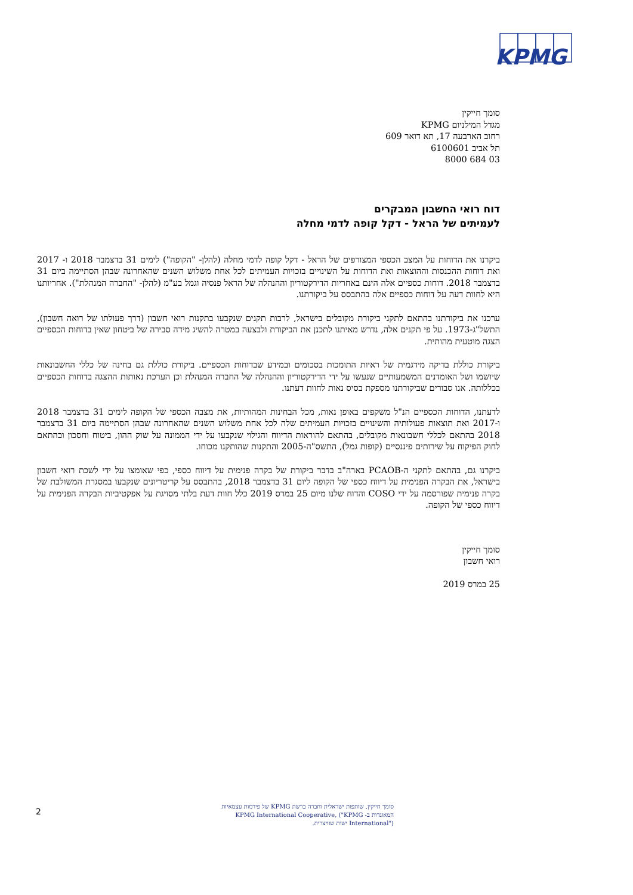KPMG
סומך חייקין
מגדל המילניום KPMG
רחוב הארבעה 17, תא דואר 609
תל אביב 6100601
03 684 8000
דוח רואי החשבון המבקרים
לעמיתים של הראל - דקל קופה לדמי מחלה
ביקרנו את הדוחות על המצב הכספי המצורפים של הראל - דקל קופה לדמי מחלה (להלן- "הקופה") לימים 31 בדצמבר 2018 ו- 2017 ואת דוחות ההכנסות וההוצאות ואת הדוחות על השינויים בזכויות העמיתים לכל אחת משלוש השנים שהאחרונה שבהן הסתיימה ביום 31 בדצמבר 2018. דוחות כספיים אלה הינם באחריות הדירקטוריון וההנהלה של הראל פנסיה וגמל בע"מ (להלן- "החברה המנהלת"). אחריותנו היא לחוות דעה על דוחות כספיים אלה בהתבסס על ביקורתנו.
ערכנו את ביקורתנו בהתאם לתקני ביקורת מקובלים בישראל, לרבות תקנים שנקבעו בתקנות רואי חשבון (דרך פעולתו של רואה חשבון), התשל"ג-1973. על פי תקנים אלה, נדרש מאיתנו לתכנן את הביקורת ולבצעה במטרה להשיג מידה סבירה של ביטחון שאין בדוחות הכספיים הצגה מוטעית מהותית.
ביקורת כוללת בדיקה מידגמית של ראיות התומכות בסכומים ובמידע שבדוחות הכספיים. ביקורת כוללת גם בחינה של כללי החשבונאות שיושמו ושל האומדנים המשמעותיים שנעשו על ידי הדירקטוריון וההנהלה של החברה המנהלת וכן הערכת נאותות ההצגה בדוחות הכספיים בכללותה. אנו סבורים שביקורתנו מספקת בסיס נאות לחוות דעתנו.
לדעתנו, הדוחות הכספיים הנ"ל משקפים באופן נאות, מכל הבחינות המהותיות, את מצבה הכספי של הקופה לימים 31 בדצמבר 2018 ו-2017 ואת תוצאות פעולותיה והשינויים בזכויות העמיתים שלה לכל אחת משלוש השנים שהאחרונה שבהן הסתיימה ביום 31 בדצמבר 2018 בהתאם לכללי חשבונאות מקובלים, בהתאם להוראות הדיווח והגילוי שנקבעו על ידי הממונה על שוק ההון, ביטוח וחסכון ובהתאם לחוק הפיקוח על שירותים פיננסיים (קופות גמל), התשס"ה-2005 והתקנות שהותקנו מכוחו.
ביקרנו גם, בהתאם לתקני ה-PCAOB בארה"ב בדבר ביקורת של בקרה פנימית על דיווח כספי, כפי שאומצו על ידי לשכת רואי חשבון בישראל, את הבקרה הפנימית על דיווח כספי של הקופה ליום 31 בדצמבר 2018, בהתבסס על קריטריונים שנקבעו במסגרת המשולבת של בקרה פנימית שפורסמה על ידי COSO והדוח שלנו מיום 25 במרס 2019 כלל חוות דעת בלתי מסויגת על אפקטיביות הבקרה הפנימית על דיווח כספי של הקופה.
סומך חייקין
רואי חשבון
25 במרס 2019
2
סומך חייקין, שותפות ישראלית וחברה ברשת KPMG של פירמות עצמאיות המאוגדות ב- KPMG International Cooperative, ("KPMG International") ישות שוויצרית.